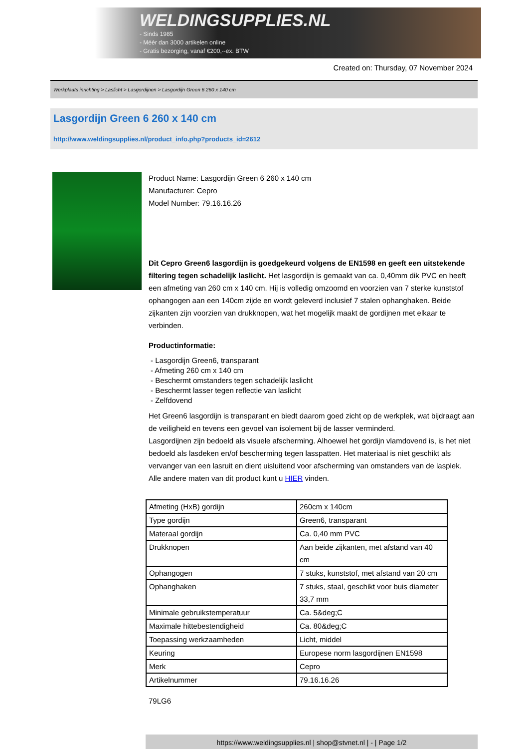WELDINGSUPPLIES.NL
- Sinds 1985
- Méér dan 3000 artikelen online
- Gratis bezorging, vanaf €200,--ex. BTW
Created on: Thursday, 07 November 2024
Werkplaats inrichting > Laslicht > Lasgordijnen > Lasgordijn Green 6 260 x 140 cm
Lasgordijn Green 6 260 x 140 cm
http://www.weldingsupplies.nl/product_info.php?products_id=2612
Product Name: Lasgordijn Green 6 260 x 140 cm
Manufacturer: Cepro
Model Number: 79.16.16.26
Dit Cepro Green6 lasgordijn is goedgekeurd volgens de EN1598 en geeft een uitstekende filtering tegen schadelijk laslicht. Het lasgordijn is gemaakt van ca. 0,40mm dik PVC en heeft een afmeting van 260 cm x 140 cm. Hij is volledig omzoomd en voorzien van 7 sterke kunststof ophangogen aan een 140cm zijde en wordt geleverd inclusief 7 stalen ophanghaken. Beide zijkanten zijn voorzien van drukknopen, wat het mogelijk maakt de gordijnen met elkaar te verbinden.
Productinformatie:
- Lasgordijn Green6, transparant
- Afmeting 260 cm x 140 cm
- Beschermt omstanders tegen schadelijk laslicht
- Beschermt lasser tegen reflectie van laslicht
- Zelfdovend
Het Green6 lasgordijn is transparant en biedt daarom goed zicht op de werkplek, wat bijdraagt aan de veiligheid en tevens een gevoel van isolement bij de lasser verminderd.
Lasgordijnen zijn bedoeld als visuele afscherming. Alhoewel het gordijn vlamdovend is, is het niet bedoeld als lasdeken en/of bescherming tegen lasspatten. Het materiaal is niet geschikt als vervanger van een lasruit en dient uisluitend voor afscherming van omstanders van de lasplek.
Alle andere maten van dit product kunt u HIER vinden.
| Afmeting (HxB) gordijn | 260cm x 140cm |
| Type gordijn | Green6, transparant |
| Materaal gordijn | Ca. 0,40 mm PVC |
| Drukknopen | Aan beide zijkanten, met afstand van 40 cm |
| Ophangogen | 7 stuks, kunststof, met afstand van 20 cm |
| Ophanghaken | 7 stuks, staal, geschikt voor buis diameter 33,7 mm |
| Minimale gebruikstemperatuur | Ca. 5&deg;C |
| Maximale hittebestendigheid | Ca. 80&deg;C |
| Toepassing werkzaamheden | Licht, middel |
| Keuring | Europese norm lasgordijnen EN1598 |
| Merk | Cepro |
| Artikelnummer | 79.16.16.26 |
79LG6
https://www.weldingsupplies.nl | shop@stvnet.nl | - | Page 1/2